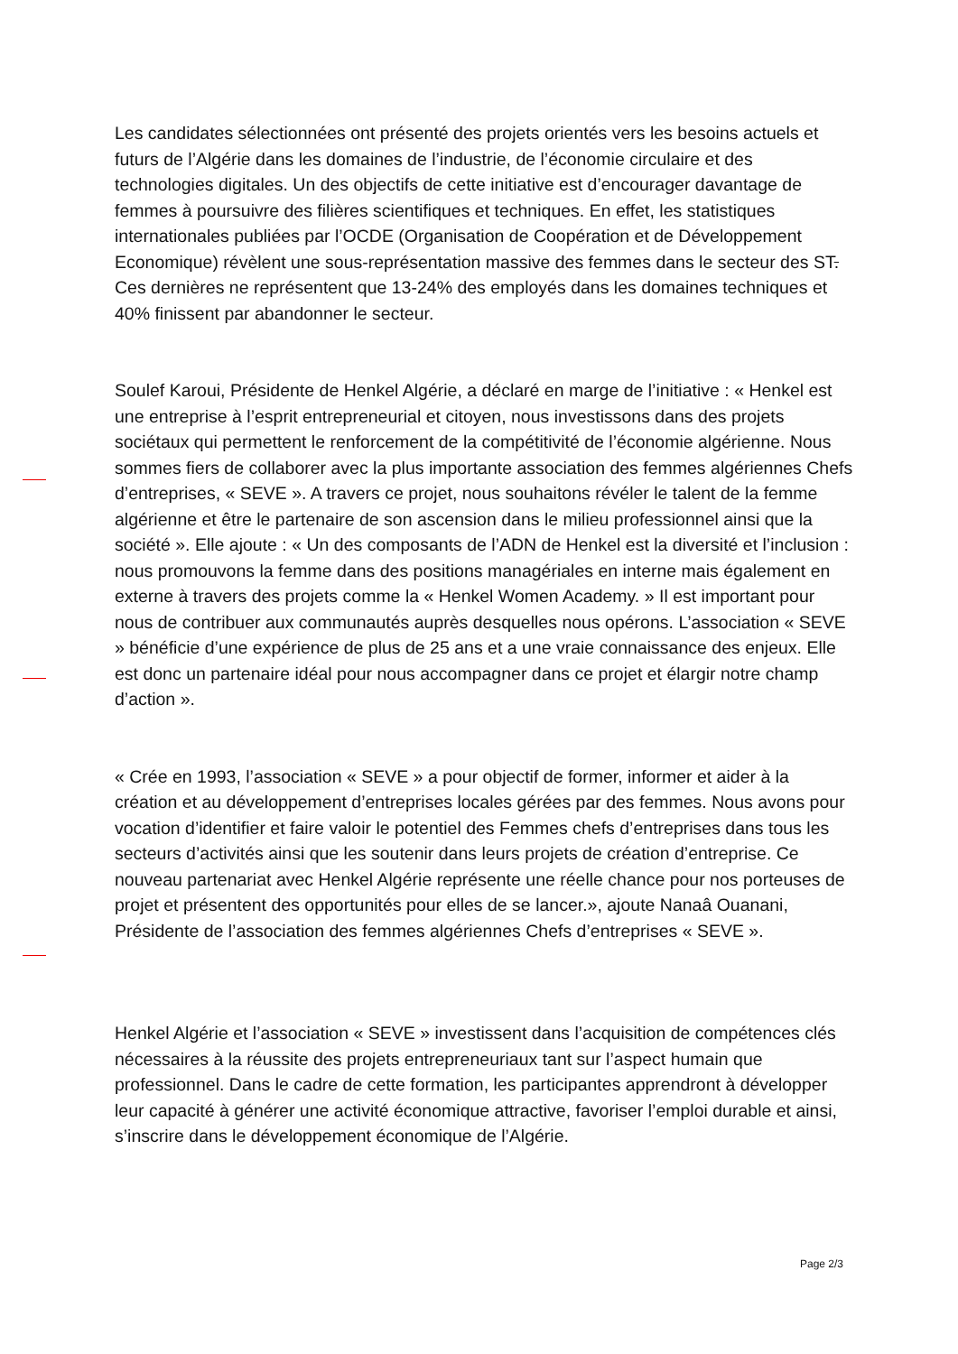Les candidates sélectionnées ont présenté des projets orientés vers les besoins actuels et futurs de l’Algérie dans les domaines de l’industrie, de l’économie circulaire et des technologies digitales. Un des objectifs de cette initiative est d’encourager davantage de femmes à poursuivre des filières scientifiques et techniques. En effet, les statistiques internationales publiées par l’OCDE (Organisation de Coopération et de Développement Economique) révèlent une sous-représentation massive des femmes dans le secteur des ST. Ces dernières ne représentent que 13-24% des employés dans les domaines techniques et 40% finissent par abandonner le secteur.
Soulef Karoui, Présidente de Henkel Algérie, a déclaré en marge de l’initiative : « Henkel est une entreprise à l’esprit entrepreneurial et citoyen, nous investissons dans des projets sociétaux qui permettent le renforcement de la compétitivité de l’économie algérienne. Nous sommes fiers de collaborer avec la plus importante association des femmes algériennes Chefs d’entreprises, « SEVE ». A travers ce projet, nous souhaitons révéler le talent de la femme algérienne et être le partenaire de son ascension dans le milieu professionnel ainsi que la société ». Elle ajoute : « Un des composants de l’ADN de Henkel est la diversité et l’inclusion : nous promouvons la femme dans des positions managériales en interne mais également en externe à travers des projets comme la « Henkel Women Academy. » Il est important pour nous de contribuer aux communautés auprès desquelles nous opérons. L’association « SEVE » bénéficie d’une expérience de plus de 25 ans et a une vraie connaissance des enjeux. Elle est donc un partenaire idéal pour nous accompagner dans ce projet et élargir notre champ d’action ».
« Crée en 1993, l’association « SEVE » a pour objectif de former, informer et aider à la création et au développement d’entreprises locales gérées par des femmes. Nous avons pour vocation d’identifier et faire valoir le potentiel des Femmes chefs d’entreprises dans tous les secteurs d’activités ainsi que les soutenir dans leurs projets de création d’entreprise. Ce nouveau partenariat avec Henkel Algérie représente une réelle chance pour nos porteuses de projet et présentent des opportunités pour elles de se lancer.», ajoute Nanaâ Ouanani, Présidente de l’association des femmes algériennes Chefs d’entreprises « SEVE ».
Henkel Algérie et l’association « SEVE » investissent dans l’acquisition de compétences clés nécessaires à la réussite des projets entrepreneuriaux tant sur l’aspect humain que professionnel. Dans le cadre de cette formation, les participantes apprendront à développer leur capacité à générer une activité économique attractive, favoriser l’emploi durable et ainsi, s’inscrire dans le développement économique de l’Algérie.
Page 2/3